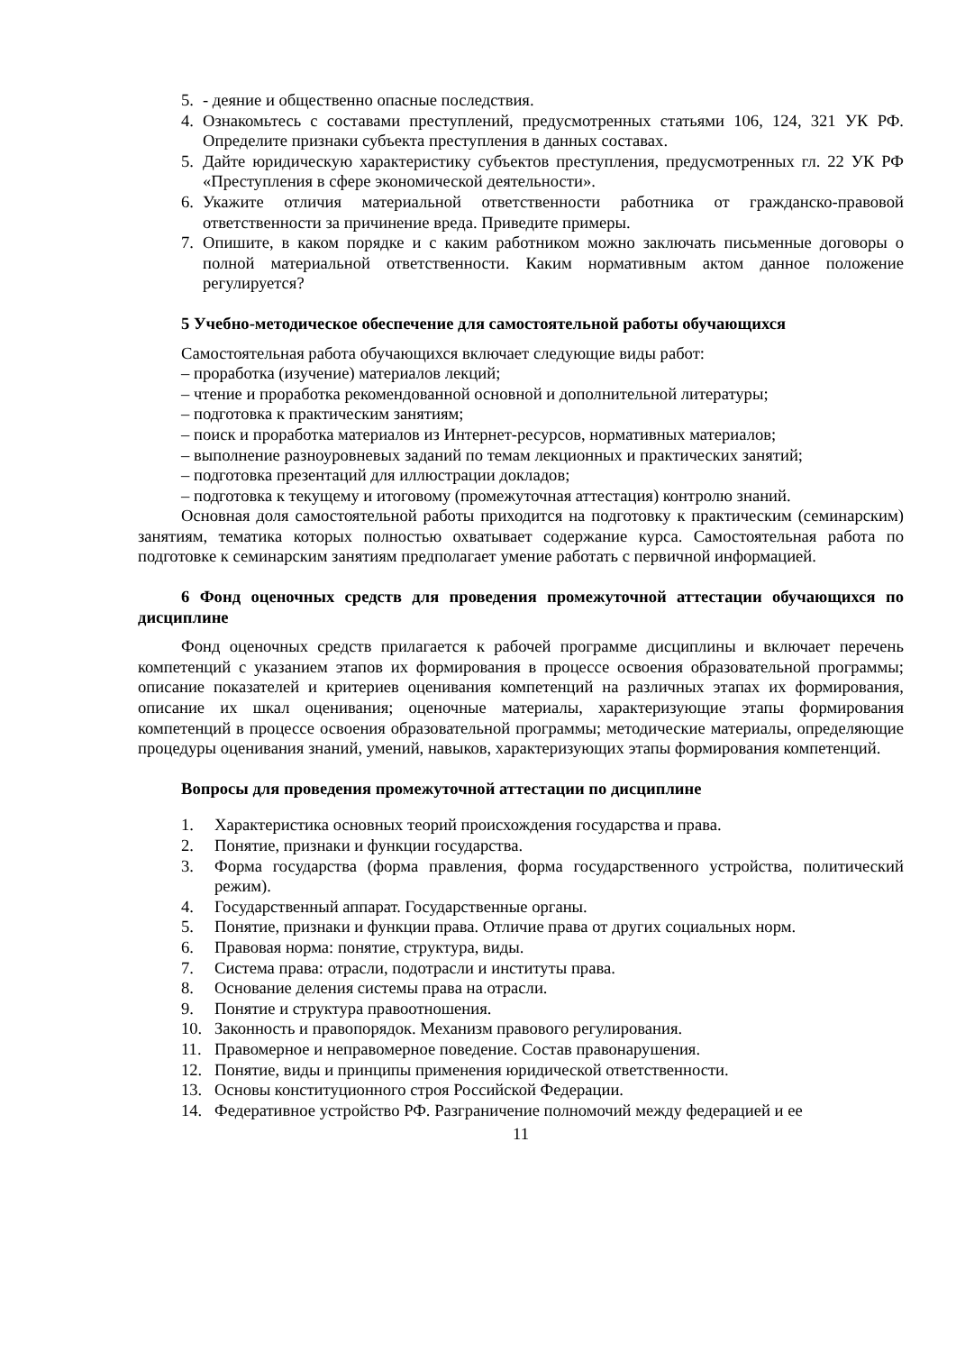5. - деяние и общественно опасные последствия.
4. Ознакомьтесь с составами преступлений, предусмотренных статьями 106, 124, 321 УК РФ. Определите признаки субъекта преступления в данных составах.
5. Дайте юридическую характеристику субъектов преступления, предусмотренных гл. 22 УК РФ «Преступления в сфере экономической деятельности».
6. Укажите отличия материальной ответственности работника от гражданско-правовой ответственности за причинение вреда. Приведите примеры.
7. Опишите, в каком порядке и с каким работником можно заключать письменные договоры о полной материальной ответственности. Каким нормативным актом данное положение регулируется?
5 Учебно-методическое обеспечение для самостоятельной работы обучающихся
Самостоятельная работа обучающихся включает следующие виды работ:
– проработка (изучение) материалов лекций;
– чтение и проработка рекомендованной основной и дополнительной литературы;
– подготовка к практическим занятиям;
– поиск и проработка материалов из Интернет-ресурсов, нормативных материалов;
– выполнение разноуровневых заданий по темам лекционных и практических занятий;
– подготовка презентаций для иллюстрации докладов;
– подготовка к текущему и итоговому (промежуточная аттестация) контролю знаний.
Основная доля самостоятельной работы приходится на подготовку к практическим (семинарским) занятиям, тематика которых полностью охватывает содержание курса. Самостоятельная работа по подготовке к семинарским занятиям предполагает умение работать с первичной информацией.
6 Фонд оценочных средств для проведения промежуточной аттестации обучающихся по дисциплине
Фонд оценочных средств прилагается к рабочей программе дисциплины и включает перечень компетенций с указанием этапов их формирования в процессе освоения образовательной программы; описание показателей и критериев оценивания компетенций на различных этапах их формирования, описание их шкал оценивания; оценочные материалы, характеризующие этапы формирования компетенций в процессе освоения образовательной программы; методические материалы, определяющие процедуры оценивания знаний, умений, навыков, характеризующих этапы формирования компетенций.
Вопросы для проведения промежуточной аттестации по дисциплине
1. Характеристика основных теорий происхождения государства и права.
2. Понятие, признаки и функции государства.
3. Форма государства (форма правления, форма государственного устройства, политический режим).
4. Государственный аппарат. Государственные органы.
5. Понятие, признаки и функции права. Отличие права от других социальных норм.
6. Правовая норма: понятие, структура, виды.
7. Система права: отрасли, подотрасли и институты права.
8. Основание деления системы права на отрасли.
9. Понятие и структура правоотношения.
10. Законность и правопорядок. Механизм правового регулирования.
11. Правомерное и неправомерное поведение. Состав правонарушения.
12. Понятие, виды и принципы применения юридической ответственности.
13. Основы конституционного строя Российской Федерации.
14. Федеративное устройство РФ. Разграничение полномочий между федерацией и ее
11